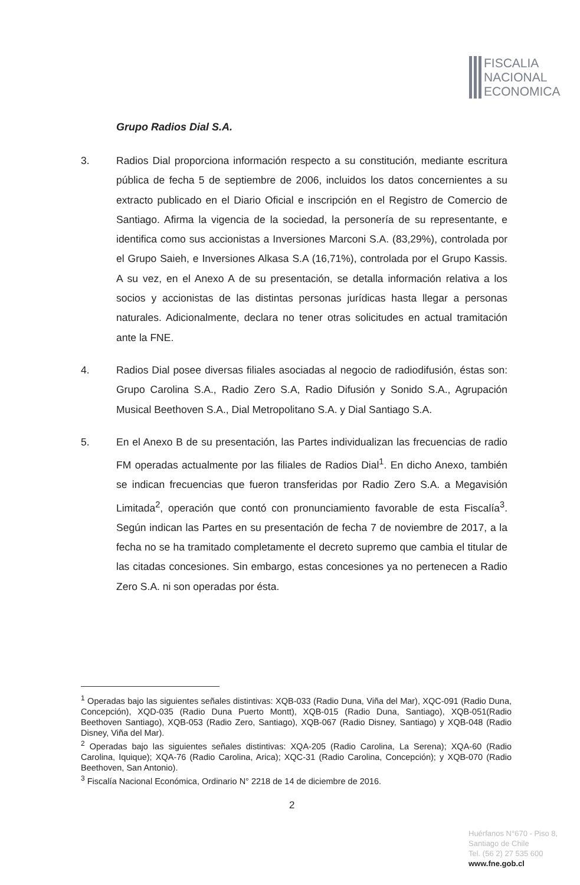FISCALIA
NACIONAL
ECONOMICA
Grupo Radios Dial S.A.
3. Radios Dial proporciona información respecto a su constitución, mediante escritura pública de fecha 5 de septiembre de 2006, incluidos los datos concernientes a su extracto publicado en el Diario Oficial e inscripción en el Registro de Comercio de Santiago. Afirma la vigencia de la sociedad, la personería de su representante, e identifica como sus accionistas a Inversiones Marconi S.A. (83,29%), controlada por el Grupo Saieh, e Inversiones Alkasa S.A (16,71%), controlada por el Grupo Kassis. A su vez, en el Anexo A de su presentación, se detalla información relativa a los socios y accionistas de las distintas personas jurídicas hasta llegar a personas naturales. Adicionalmente, declara no tener otras solicitudes en actual tramitación ante la FNE.
4. Radios Dial posee diversas filiales asociadas al negocio de radiodifusión, éstas son: Grupo Carolina S.A., Radio Zero S.A, Radio Difusión y Sonido S.A., Agrupación Musical Beethoven S.A., Dial Metropolitano S.A. y Dial Santiago S.A.
5. En el Anexo B de su presentación, las Partes individualizan las frecuencias de radio FM operadas actualmente por las filiales de Radios Dial<sup>1</sup>. En dicho Anexo, también se indican frecuencias que fueron transferidas por Radio Zero S.A. a Megavisión Limitada<sup>2</sup>, operación que contó con pronunciamiento favorable de esta Fiscalía<sup>3</sup>. Según indican las Partes en su presentación de fecha 7 de noviembre de 2017, a la fecha no se ha tramitado completamente el decreto supremo que cambia el titular de las citadas concesiones. Sin embargo, estas concesiones ya no pertenecen a Radio Zero S.A. ni son operadas por ésta.
<sup>1</sup> Operadas bajo las siguientes señales distintivas: XQB-033 (Radio Duna, Viña del Mar), XQC-091 (Radio Duna, Concepción), XQD-035 (Radio Duna Puerto Montt), XQB-015 (Radio Duna, Santiago), XQB-051(Radio Beethoven Santiago), XQB-053 (Radio Zero, Santiago), XQB-067 (Radio Disney, Santiago) y XQB-048 (Radio Disney, Viña del Mar).
<sup>2</sup> Operadas bajo las siguientes señales distintivas: XQA-205 (Radio Carolina, La Serena); XQA-60 (Radio Carolina, Iquique); XQA-76 (Radio Carolina, Arica); XQC-31 (Radio Carolina, Concepción); y XQB-070 (Radio Beethoven, San Antonio).
<sup>3</sup> Fiscalía Nacional Económica, Ordinario N° 2218 de 14 de diciembre de 2016.
2
Huérfanos N°670 - Piso 8,
Santiago de Chile
Tel. (56 2) 27 535 600
www.fne.gob.cl